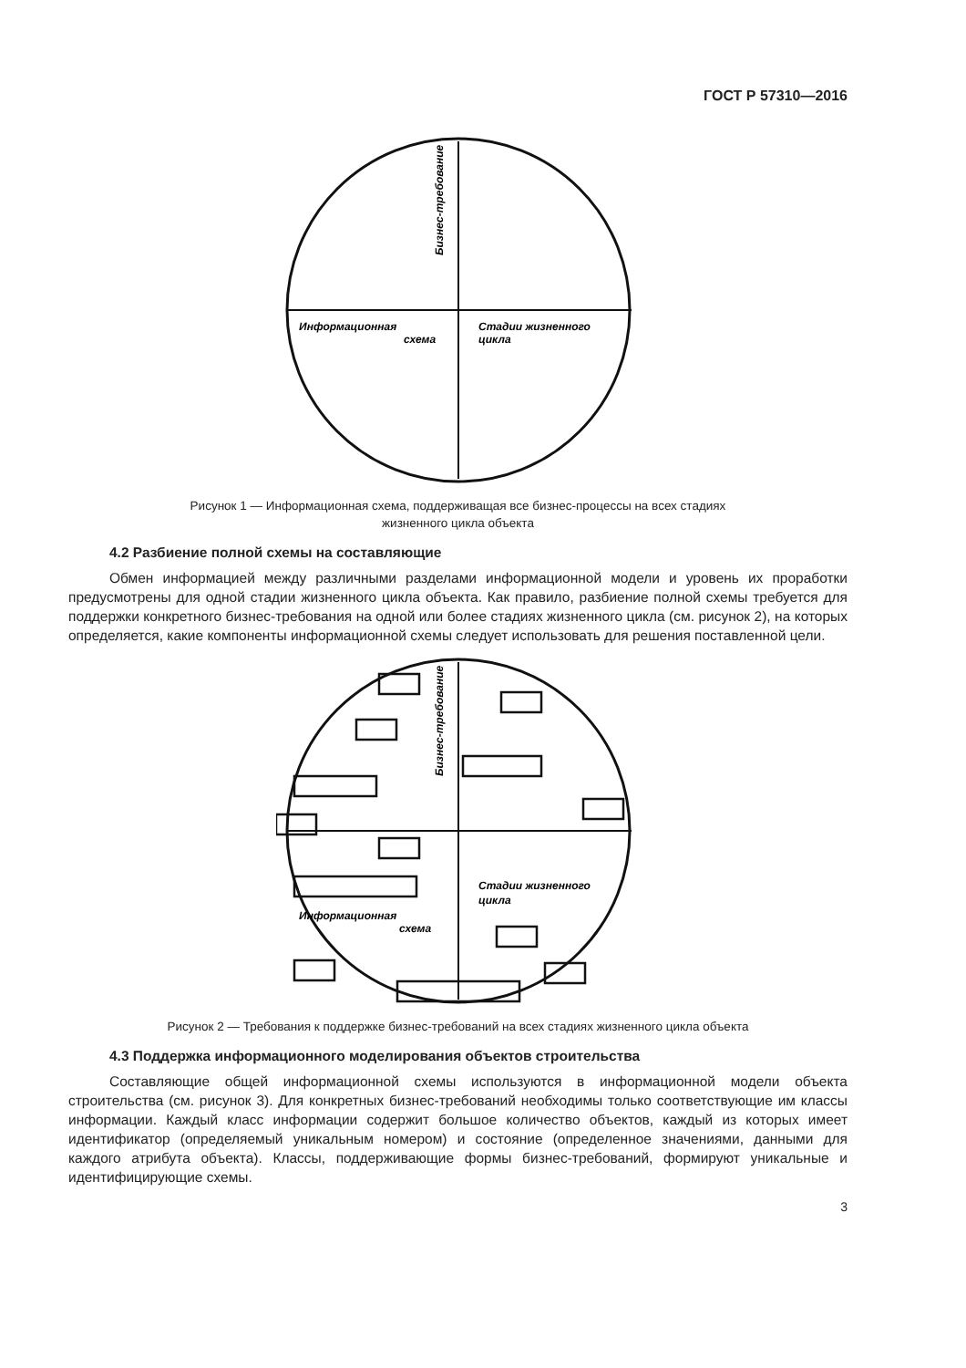ГОСТ Р 57310—2016
Информационная
схема
Стадии жизненного
цикла
Бизнес-требование
Рисунок 1 — Информационная схема, поддерживащая все бизнес-процессы на всех стадиях
жизненного цикла объекта
4.2 Разбиение полной схемы на составляющие
Обмен информацией между различными разделами информационной модели и уровень их проработки предусмотрены для одной стадии жизненного цикла объекта. Как правило, разбиение полной схемы требуется для поддержки конкретного бизнес-требования на одной или более стадиях жизненного цикла (см. рисунок 2), на которых определяется, какие компоненты информационной схемы следует использовать для решения поставленной цели.
Информационная
схема
Стадии жизненного
цикла
Бизнес-требование
Рисунок 2 — Требования к поддержке бизнес-требований на всех стадиях жизненного цикла объекта
4.3 Поддержка информационного моделирования объектов строительства
Составляющие общей информационной схемы используются в информационной модели объекта строительства (см. рисунок 3). Для конкретных бизнес-требований необходимы только соответствующие им классы информации. Каждый класс информации содержит большое количество объектов, каждый из которых имеет идентификатор (определяемый уникальным номером) и состояние (определенное значениями, данными для каждого атрибута объекта). Классы, поддерживающие формы бизнес-требований, формируют уникальные и идентифицирующие схемы.
3